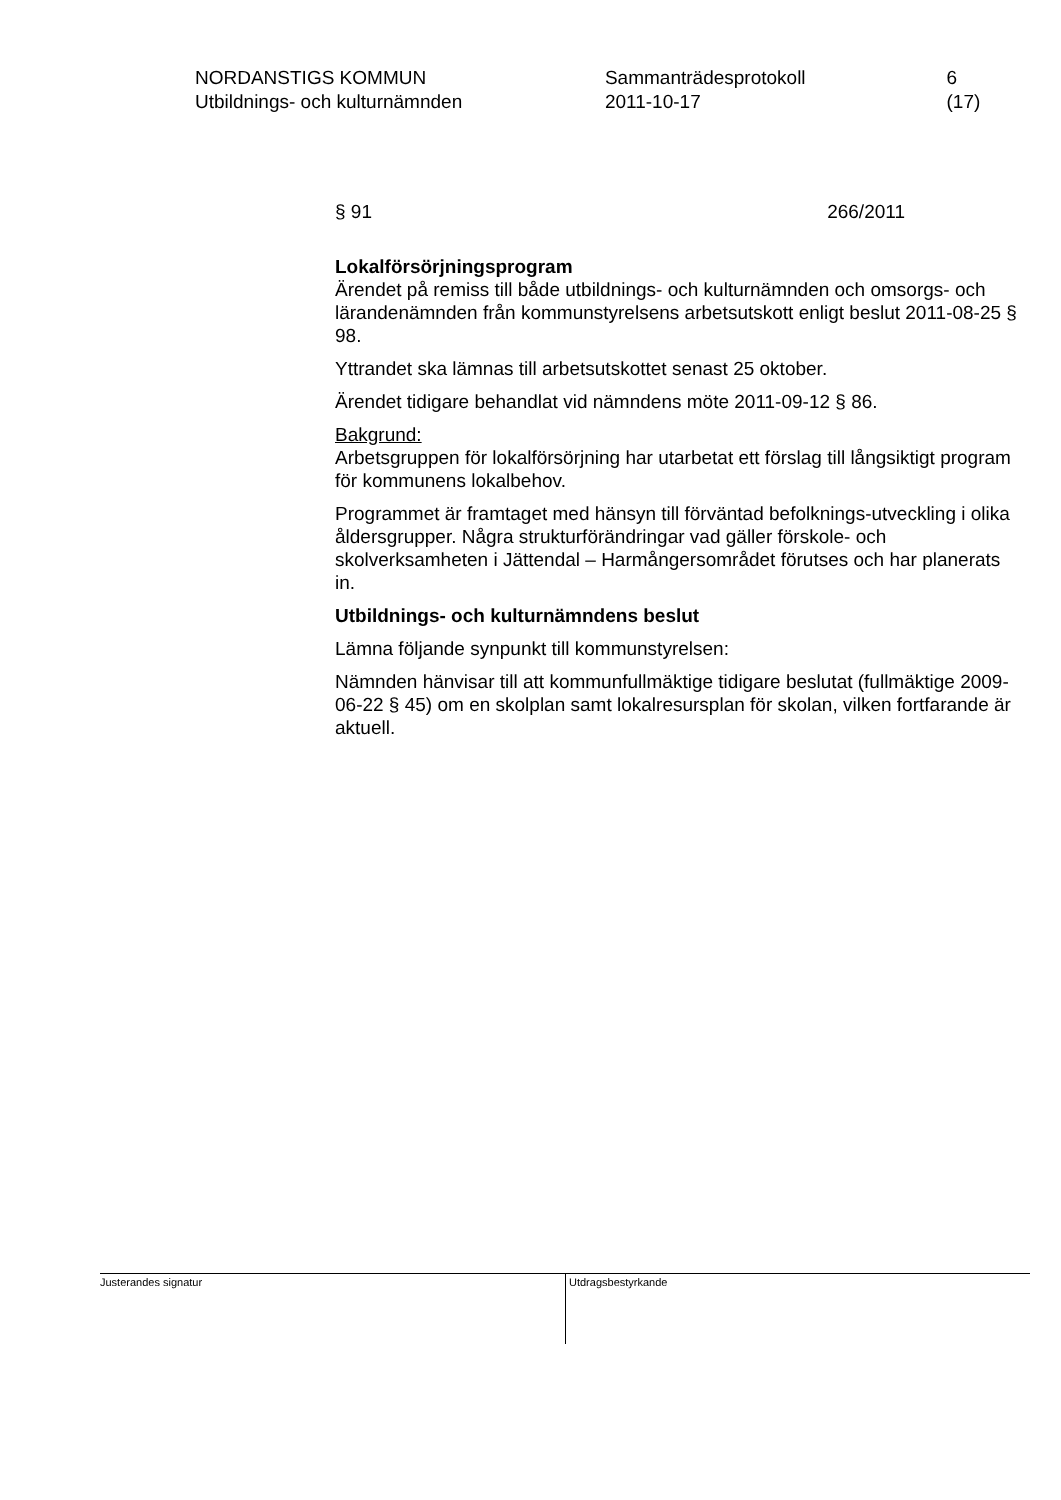NORDANSTIGS KOMMUN
Utbildnings- och kulturnämnden
Sammanträdesprotokoll
2011-10-17
6 (17)
§ 91 266/2011
Lokalförsörjningsprogram
Ärendet på remiss till både utbildnings- och kulturnämnden och omsorgs- och lärandenämnden från kommunstyrelsens arbetsutskott enligt beslut 2011-08-25 § 98.
Yttrandet ska lämnas till arbetsutskottet senast 25 oktober.
Ärendet tidigare behandlat vid nämndens möte 2011-09-12 § 86.
Bakgrund:
Arbetsgruppen för lokalförsörjning har utarbetat ett förslag till långsiktigt program för kommunens lokalbehov.
Programmet är framtaget med hänsyn till förväntad befolknings-utveckling i olika åldersgrupper. Några strukturförändringar vad gäller förskole- och skolverksamheten i Jättendal – Harmångersområdet förutses och har planerats in.
Utbildnings- och kulturnämndens beslut
Lämna följande synpunkt till kommunstyrelsen:
Nämnden hänvisar till att kommunfullmäktige tidigare beslutat (fullmäktige 2009-06-22 § 45) om en skolplan samt lokalresursplan för skolan, vilken fortfarande är aktuell.
Justerandes signatur
Utdragsbestyrkande